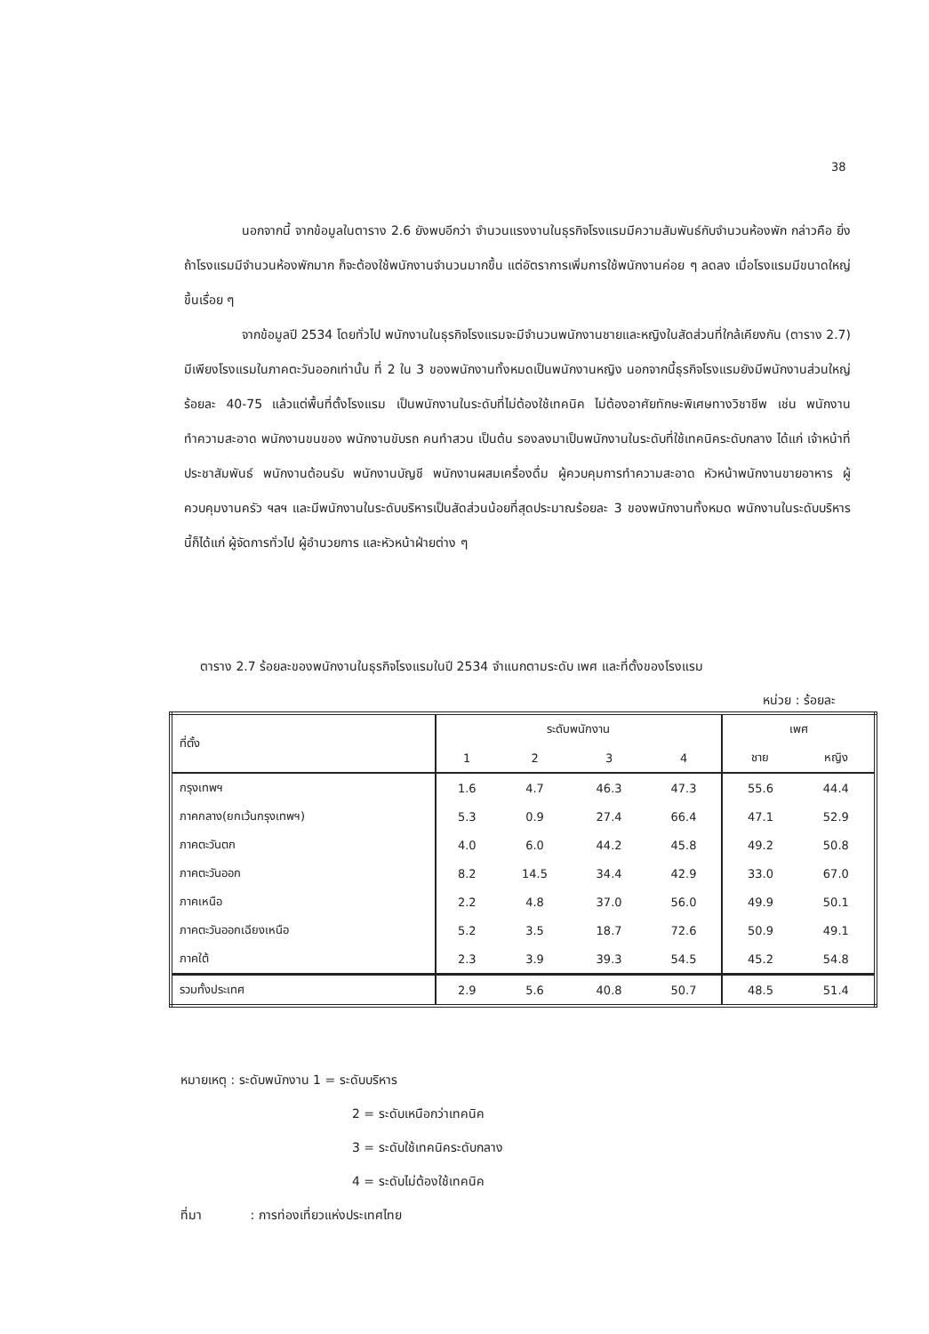38
นอกจากนี้ จากข้อมูลในตาราง 2.6 ยังพบอีกว่า จำนวนแรงงานในธุรกิจโรงแรมมีความสัมพันธ์กับจำนวนห้องพัก กล่าวคือ ยิ่งถ้าโรงแรมมีจำนวนห้องพักมาก ก็จะต้องใช้พนักงานจำนวนมากขึ้น แต่อัตราการเพิ่มการใช้พนักงานค่อย ๆ ลดลง เมื่อโรงแรมมีขนาดใหญ่ขึ้นเรื่อย ๆ
จากข้อมูลปี 2534 โดยทั่วไป พนักงานในธุรกิจโรงแรมจะมีจำนวนพนักงานชายและหญิงในสัดส่วนที่ใกล้เคียงกัน (ตาราง 2.7) มีเพียงโรงแรมในภาคตะวันออกเท่านั้น ที่ 2 ใน 3 ของพนักงานทั้งหมดเป็นพนักงานหญิง นอกจากนี้ธุรกิจโรงแรมยังมีพนักงานส่วนใหญ่ร้อยละ 40-75 แล้วแต่พื้นที่ตั้งโรงแรม เป็นพนักงานในระดับที่ไม่ต้องใช้เทคนิค ไม่ต้องอาศัยทักษะพิเศษทางวิชาชีพ เช่น พนักงานทำความสะอาด พนักงานขนของ พนักงานขับรถ คนทำสวน เป็นต้น รองลงมาเป็นพนักงานในระดับที่ใช้เทคนิคระดับกลาง ได้แก่ เจ้าหน้าที่ประชาสัมพันธ์ พนักงานต้อนรับ พนักงานบัญชี พนักงานผสมเครื่องดื่ม ผู้ควบคุมการทำความสะอาด หัวหน้าพนักงานขายอาหาร ผู้ควบคุมงานครัว ฯลฯ และมีพนักงานในระดับบริหารเป็นสัดส่วนน้อยที่สุดประมาณร้อยละ 3 ของพนักงานทั้งหมด พนักงานในระดับบริหารนี้ก็ได้แก่ ผู้จัดการทั่วไป ผู้อำนวยการ และหัวหน้าฝ่ายต่าง ๆ
ตาราง 2.7 ร้อยละของพนักงานในธุรกิจโรงแรมในปี 2534 จำแนกตามระดับ เพศ และที่ตั้งของโรงแรม
หน่วย : ร้อยละ
| ที่ตั้ง | ระดับพนักงาน | | | | เพศ | |
| --- | --- | --- | --- | --- | --- | --- |
| | 1 | 2 | 3 | 4 | ชาย | หญิง |
| กรุงเทพฯ | 1.6 | 4.7 | 46.3 | 47.3 | 55.6 | 44.4 |
| ภาคกลาง(ยกเว้นกรุงเทพฯ) | 5.3 | 0.9 | 27.4 | 66.4 | 47.1 | 52.9 |
| ภาคตะวันตก | 4.0 | 6.0 | 44.2 | 45.8 | 49.2 | 50.8 |
| ภาคตะวันออก | 8.2 | 14.5 | 34.4 | 42.9 | 33.0 | 67.0 |
| ภาคเหนือ | 2.2 | 4.8 | 37.0 | 56.0 | 49.9 | 50.1 |
| ภาคตะวันออกเฉียงเหนือ | 5.2 | 3.5 | 18.7 | 72.6 | 50.9 | 49.1 |
| ภาคใต้ | 2.3 | 3.9 | 39.3 | 54.5 | 45.2 | 54.8 |
| รวมทั้งประเทศ | 2.9 | 5.6 | 40.8 | 50.7 | 48.5 | 51.4 |
หมายเหตุ : ระดับพนักงาน 1 = ระดับบริหาร
2 = ระดับเหนือกว่าเทคนิค
3 = ระดับใช้เทคนิคระดับกลาง
4 = ระดับไม่ต้องใช้เทคนิค
ที่มา : การท่องเที่ยวแห่งประเทศไทย